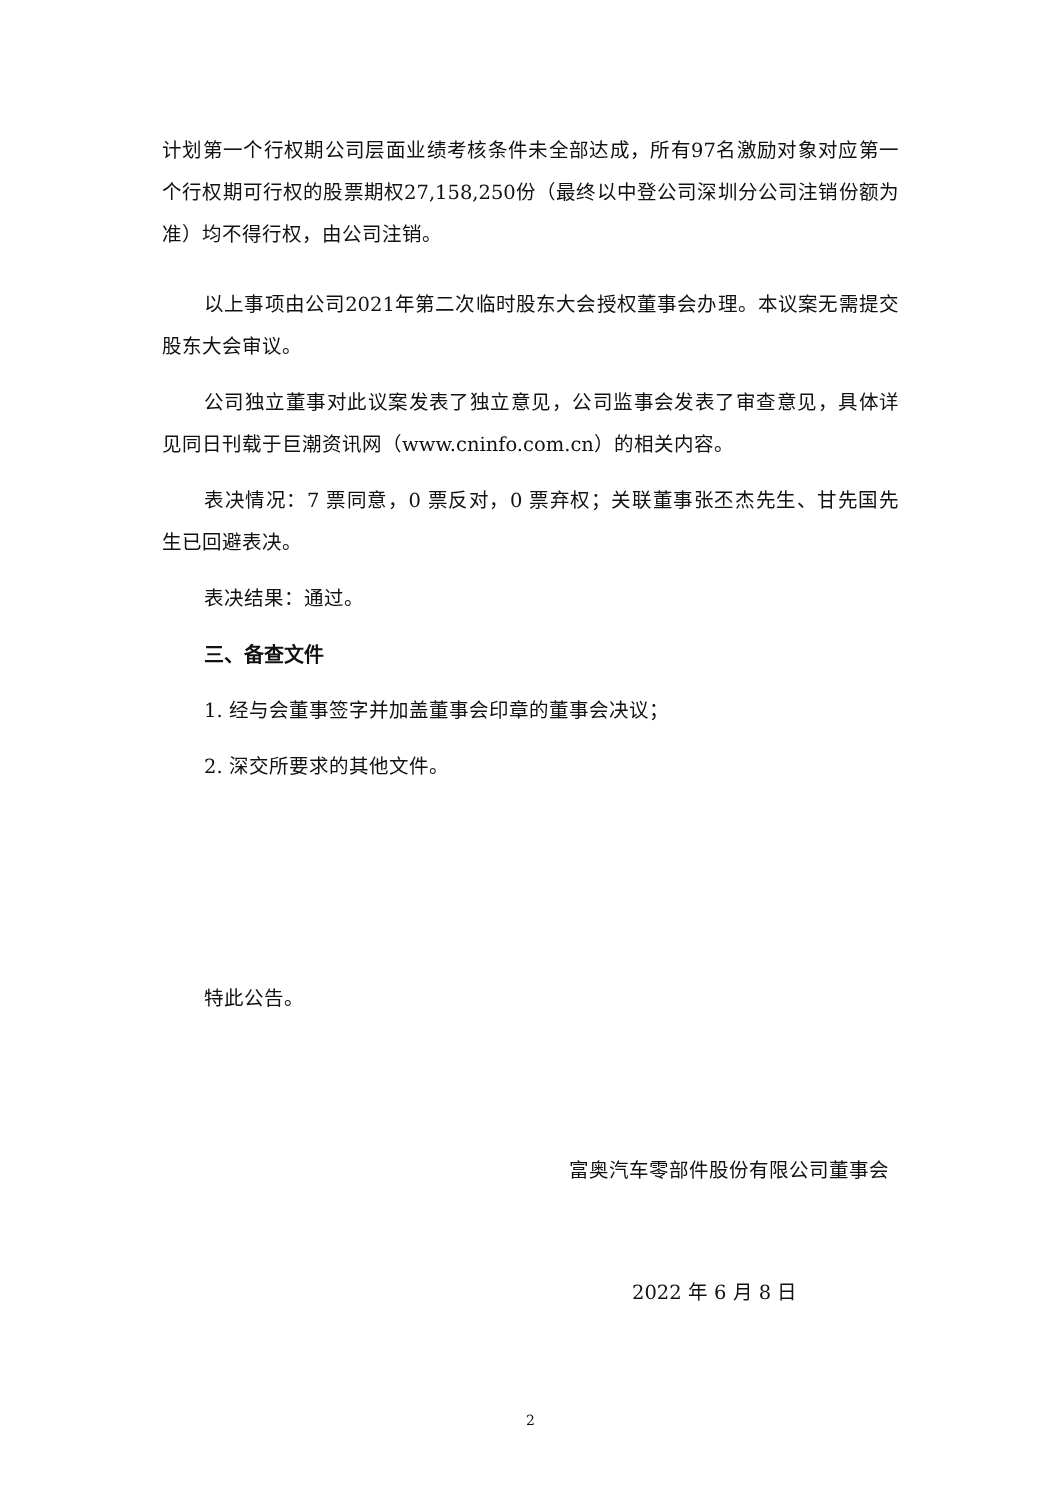计划第一个行权期公司层面业绩考核条件未全部达成，所有97名激励对象对应第一个行权期可行权的股票期权27,158,250份（最终以中登公司深圳分公司注销份额为准）均不得行权，由公司注销。
以上事项由公司2021年第二次临时股东大会授权董事会办理。本议案无需提交股东大会审议。
公司独立董事对此议案发表了独立意见，公司监事会发表了审查意见，具体详见同日刊载于巨潮资讯网（www.cninfo.com.cn）的相关内容。
表决情况：7 票同意，0 票反对，0 票弃权；关联董事张丕杰先生、甘先国先生已回避表决。
表决结果：通过。
三、备查文件
1. 经与会董事签字并加盖董事会印章的董事会决议；
2. 深交所要求的其他文件。
特此公告。
富奥汽车零部件股份有限公司董事会
2022 年 6 月 8 日
2